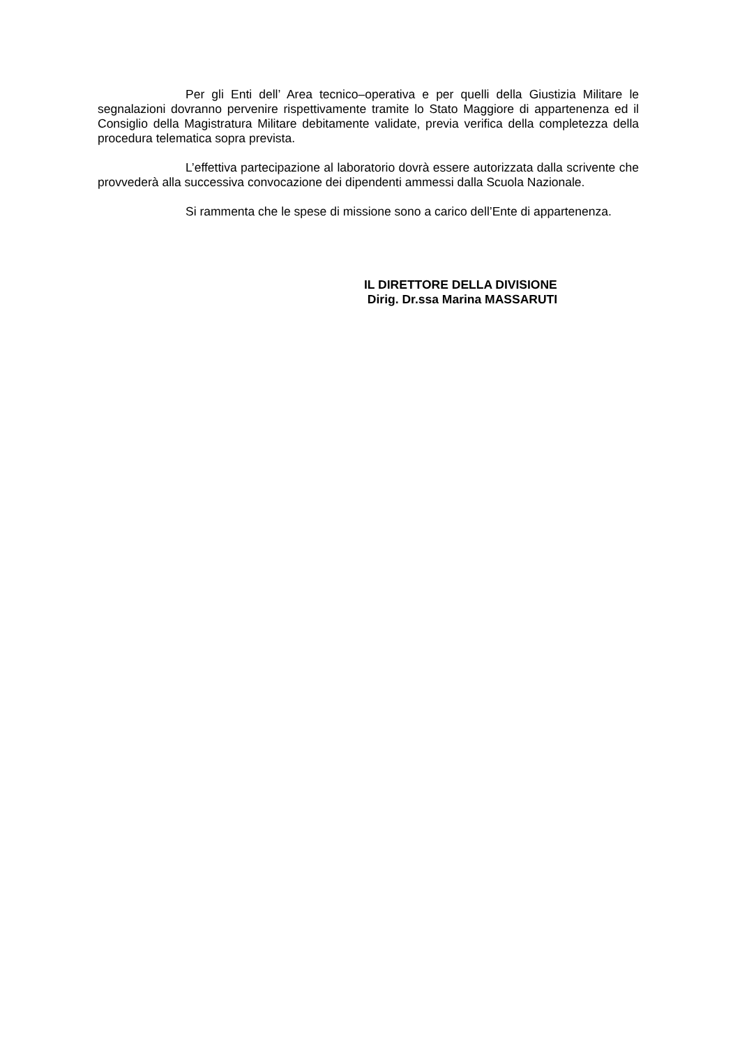Per gli Enti dell’ Area tecnico–operativa e per quelli della Giustizia Militare le segnalazioni dovranno pervenire rispettivamente tramite lo Stato Maggiore di appartenenza ed il Consiglio della Magistratura Militare debitamente validate, previa verifica della completezza della procedura telematica sopra prevista.
L’effettiva partecipazione al laboratorio dovrà essere autorizzata dalla scrivente che provvederà alla successiva convocazione dei dipendenti ammessi dalla Scuola Nazionale.
Si rammenta che le spese di missione sono a carico dell’Ente di appartenenza.
IL DIRETTORE DELLA DIVISIONE
Dirig. Dr.ssa Marina MASSARUTI